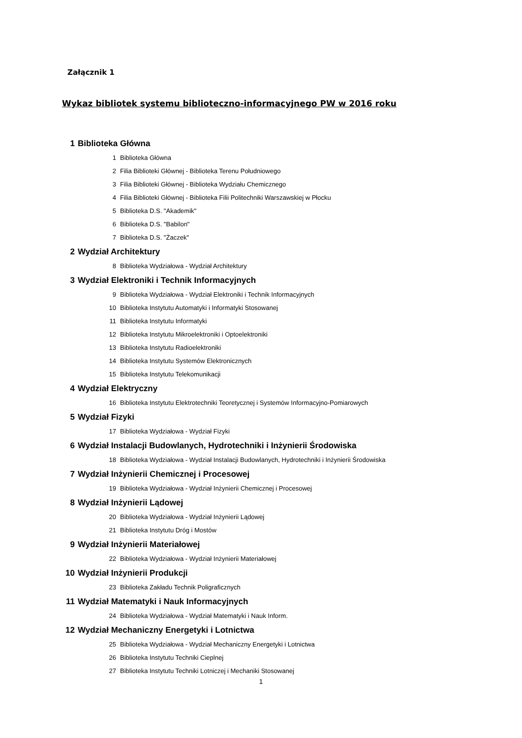Załącznik 1
Wykaz bibliotek systemu biblioteczno-informacyjnego PW w 2016 roku
| 1 | Biblioteka Główna | |
| | 1 | Biblioteka Główna |
| | 2 | Filia Biblioteki Głównej - Biblioteka Terenu Południowego |
| | 3 | Filia Biblioteki Głównej - Biblioteka Wydziału Chemicznego |
| | 4 | Filia Biblioteki Głównej - Biblioteka Filii Politechniki Warszawskiej w Płocku |
| | 5 | Biblioteka D.S. "Akademik" |
| | 6 | Biblioteka D.S. "Babilon" |
| | 7 | Biblioteka D.S. "Żaczek" |
| 2 | Wydział Architektury | |
| | 8 | Biblioteka Wydziałowa - Wydział Architektury |
| 3 | Wydział Elektroniki i Technik Informacyjnych | |
| | 9 | Biblioteka Wydziałowa - Wydział Elektroniki i Technik Informacyjnych |
| | 10 | Biblioteka Instytutu Automatyki i Informatyki Stosowanej |
| | 11 | Biblioteka Instytutu Informatyki |
| | 12 | Biblioteka Instytutu Mikroelektroniki i Optoelektroniki |
| | 13 | Biblioteka Instytutu Radioelektroniki |
| | 14 | Biblioteka Instytutu Systemów Elektronicznych |
| | 15 | Biblioteka Instytutu Telekomunikacji |
| 4 | Wydział Elektryczny | |
| | 16 | Biblioteka Instytutu Elektrotechniki Teoretycznej i Systemów Informacyjno-Pomiarowych |
| 5 | Wydział Fizyki | |
| | 17 | Biblioteka Wydziałowa - Wydział Fizyki |
| 6 | Wydział Instalacji Budowlanych, Hydrotechniki i Inżynierii Środowiska | |
| | 18 | Biblioteka Wydziałowa - Wydział Instalacji Budowlanych, Hydrotechniki i Inżynierii Środowiska |
| 7 | Wydział Inżynierii Chemicznej i Procesowej | |
| | 19 | Biblioteka Wydziałowa - Wydział Inżynierii Chemicznej i Procesowej |
| 8 | Wydział Inżynierii Lądowej | |
| | 20 | Biblioteka Wydziałowa - Wydział Inżynierii Lądowej |
| | 21 | Biblioteka Instytutu Dróg i Mostów |
| 9 | Wydział Inżynierii Materiałowej | |
| | 22 | Biblioteka Wydziałowa - Wydział Inżynierii Materiałowej |
| 10 | Wydział Inżynierii Produkcji | |
| | 23 | Biblioteka Zakładu Technik Poligraficznych |
| 11 | Wydział Matematyki i Nauk Informacyjnych | |
| | 24 | Biblioteka Wydziałowa - Wydział Matematyki i Nauk Inform. |
| 12 | Wydział Mechaniczny Energetyki i Lotnictwa | |
| | 25 | Biblioteka Wydziałowa - Wydział Mechaniczny Energetyki i Lotnictwa |
| | 26 | Biblioteka Instytutu Techniki Cieplnej |
| | 27 | Biblioteka Instytutu Techniki Lotniczej i Mechaniki Stosowanej |
1